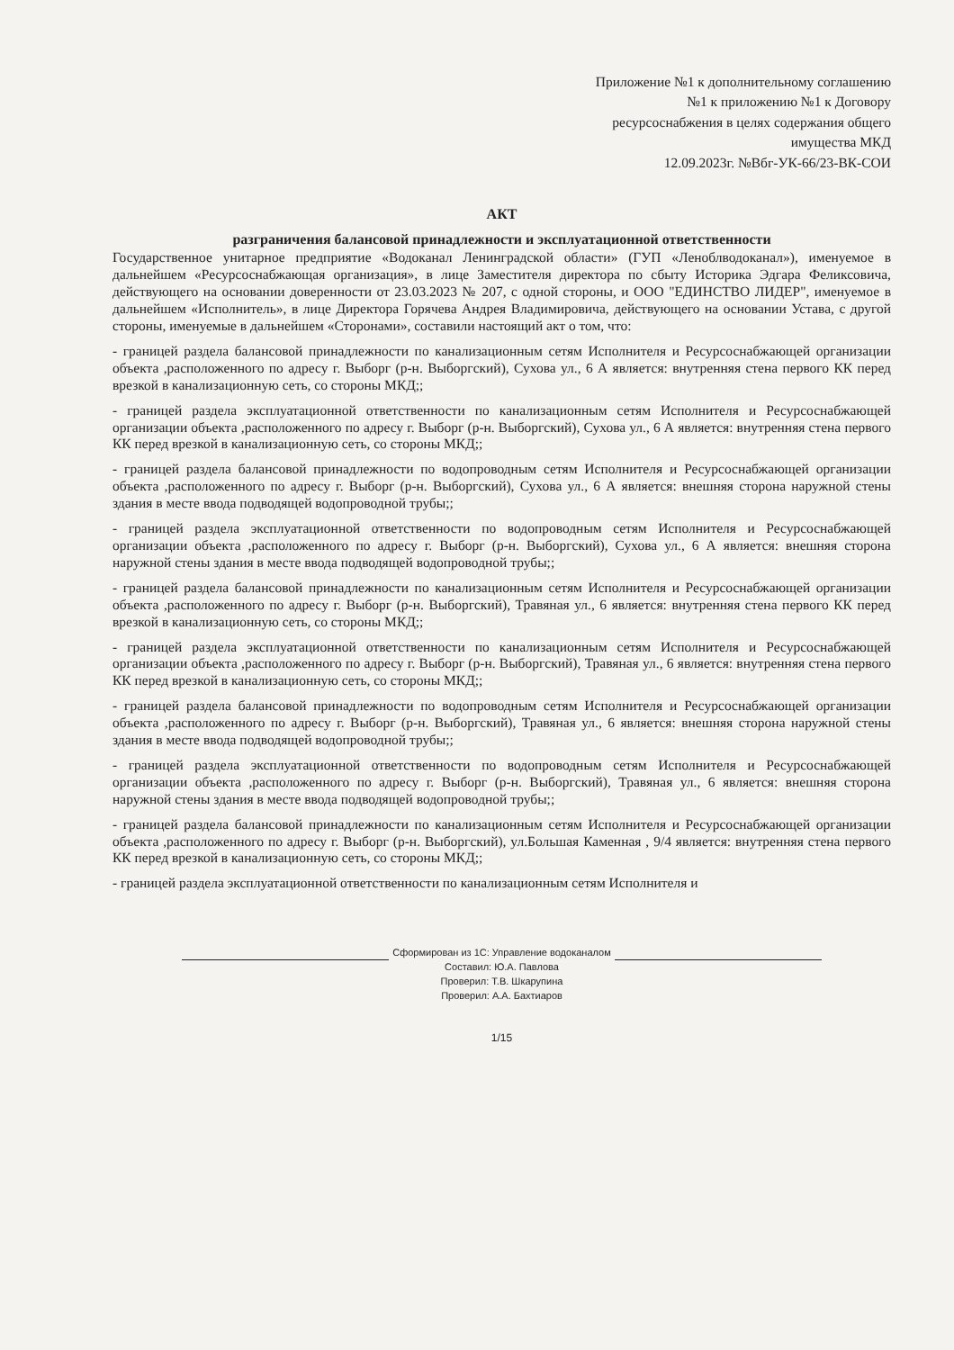Приложение №1 к дополнительному соглашению
№1 к приложению №1 к Договору
ресурсоснабжения в целях содержания общего
имущества МКД
12.09.2023г. №Вбг-УК-66/23-ВК-СОИ
АКТ
разграничения балансовой принадлежности и эксплуатационной ответственности
Государственное унитарное предприятие «Водоканал Ленинградской области» (ГУП «Леноблводоканал»), именуемое в дальнейшем «Ресурсоснабжающая организация», в лице Заместителя директора по сбыту Историка Эдгара Феликсовича, действующего на основании доверенности от 23.03.2023 № 207, с одной стороны, и ООО "ЕДИНСТВО ЛИДЕР", именуемое в дальнейшем «Исполнитель», в лице Директора Горячева Андрея Владимировича, действующего на основании Устава, с другой стороны, именуемые в дальнейшем «Сторонами», составили настоящий акт о том, что:
- границей раздела балансовой принадлежности по канализационным сетям Исполнителя и Ресурсоснабжающей организации объекта ,расположенного по адресу г. Выборг (р-н. Выборгский), Сухова ул., 6 А является: внутренняя стена первого КК перед врезкой в канализационную сеть, со стороны МКД;;
- границей раздела эксплуатационной ответственности по канализационным сетям Исполнителя и Ресурсоснабжающей организации объекта ,расположенного по адресу г. Выборг (р-н. Выборгский), Сухова ул., 6 А является: внутренняя стена первого КК перед врезкой в канализационную сеть, со стороны МКД;;
- границей раздела балансовой принадлежности по водопроводным сетям Исполнителя и Ресурсоснабжающей организации объекта ,расположенного по адресу г. Выборг (р-н. Выборгский), Сухова ул., 6 А является: внешняя сторона наружной стены здания в месте ввода подводящей водопроводной трубы;;
- границей раздела эксплуатационной ответственности по водопроводным сетям Исполнителя и Ресурсоснабжающей организации объекта ,расположенного по адресу г. Выборг (р-н. Выборгский), Сухова ул., 6 А является: внешняя сторона наружной стены здания в месте ввода подводящей водопроводной трубы;;
- границей раздела балансовой принадлежности по канализационным сетям Исполнителя и Ресурсоснабжающей организации объекта ,расположенного по адресу г. Выборг (р-н. Выборгский), Травяная ул., 6 является: внутренняя стена первого КК перед врезкой в канализационную сеть, со стороны МКД;;
- границей раздела эксплуатационной ответственности по канализационным сетям Исполнителя и Ресурсоснабжающей организации объекта ,расположенного по адресу г. Выборг (р-н. Выборгский), Травяная ул., 6 является: внутренняя стена первого КК перед врезкой в канализационную сеть, со стороны МКД;;
- границей раздела балансовой принадлежности по водопроводным сетям Исполнителя и Ресурсоснабжающей организации объекта ,расположенного по адресу г. Выборг (р-н. Выборгский), Травяная ул., 6 является: внешняя сторона наружной стены здания в месте ввода подводящей водопроводной трубы;;
- границей раздела эксплуатационной ответственности по водопроводным сетям Исполнителя и Ресурсоснабжающей организации объекта ,расположенного по адресу г. Выборг (р-н. Выборгский), Травяная ул., 6 является: внешняя сторона наружной стены здания в месте ввода подводящей водопроводной трубы;;
- границей раздела балансовой принадлежности по канализационным сетям Исполнителя и Ресурсоснабжающей организации объекта ,расположенного по адресу г. Выборг (р-н. Выборгский), ул.Большая Каменная , 9/4 является: внутренняя стена первого КК перед врезкой в канализационную сеть, со стороны МКД;;
- границей раздела эксплуатационной ответственности по канализационным сетям Исполнителя и
Сформирован из 1С: Управление водоканалом
Составил: Ю.А. Павлова
Проверил: Т.В. Шкарупина
Проверил: А.А. Бахтиаров
1/15